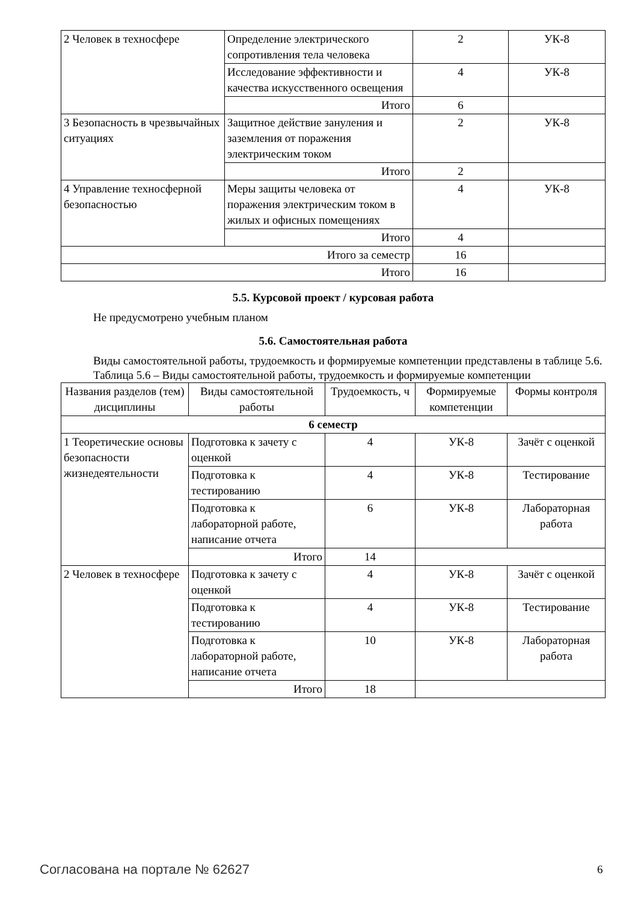| 2 Человек в техносфере | Определение электрического сопротивления тела человека | 2 | УК-8 |
| | Исследование эффективности и качества искусственного освещения | 4 | УК-8 |
| | Итого | 6 | |
| 3 Безопасность в чрезвычайных ситуациях | Защитное действие зануления и заземления от поражения электрическим током | 2 | УК-8 |
| | Итого | 2 | |
| 4 Управление техносферной безопасностью | Меры защиты человека от поражения электрическим током в жилых и офисных помещениях | 4 | УК-8 |
| | Итого | 4 | |
| Итого за семестр | | 16 | |
| Итого | | 16 | |
5.5. Курсовой проект / курсовая работа
Не предусмотрено учебным планом
5.6. Самостоятельная работа
Виды самостоятельной работы, трудоемкость и формируемые компетенции представлены в таблице 5.6.
Таблица 5.6 – Виды самостоятельной работы, трудоемкость и формируемые компетенции
| Названия разделов (тем) дисциплины | Виды самостоятельной работы | Трудоемкость, ч | Формируемые компетенции | Формы контроля |
| --- | --- | --- | --- | --- |
| 6 семестр | | | | |
| 1 Теоретические основы безопасности жизнедеятельности | Подготовка к зачету с оценкой | 4 | УК-8 | Зачёт с оценкой |
| | Подготовка к тестированию | 4 | УК-8 | Тестирование |
| | Подготовка к лабораторной работе, написание отчета | 6 | УК-8 | Лабораторная работа |
| | Итого | 14 | | |
| 2 Человек в техносфере | Подготовка к зачету с оценкой | 4 | УК-8 | Зачёт с оценкой |
| | Подготовка к тестированию | 4 | УК-8 | Тестирование |
| | Подготовка к лабораторной работе, написание отчета | 10 | УК-8 | Лабораторная работа |
| | Итого | 18 | | |
Согласована на портале № 62627 6